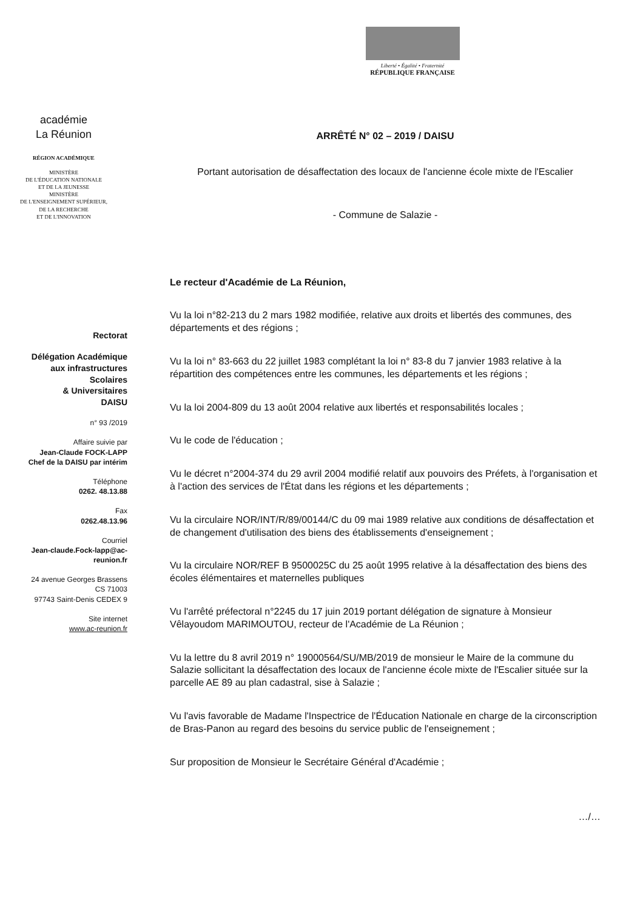Liberté • Égalité • Fraternité
RÉPUBLIQUE FRANÇAISE
académie
La Réunion
RÉGION ACADÉMIQUE
MINISTÈRE
DE L'ÉDUCATION NATIONALE
ET DE LA JEUNESSE
MINISTÈRE
DE L'ENSEIGNEMENT SUPÉRIEUR,
DE LA RECHERCHE
ET DE L'INNOVATION
Rectorat
Délégation Académique
aux infrastructures
Scolaires
& Universitaires
DAISU
n° 93 /2019
Affaire suivie par
Jean-Claude FOCK-LAPP
Chef de la DAISU par intérim
Téléphone
0262. 48.13.88
Fax
0262.48.13.96
Courriel
Jean-claude.Fock-lapp@ac-reunion.fr
24 avenue Georges Brassens
CS 71003
97743 Saint-Denis CEDEX 9
Site internet
www.ac-reunion.fr
ARRÊTÉ N° 02 – 2019 / DAISU
Portant autorisation de désaffectation des locaux de l'ancienne école mixte de l'Escalier
- Commune de Salazie -
Le recteur d'Académie de La Réunion,
Vu la loi n°82-213 du 2 mars 1982 modifiée, relative aux droits et libertés des communes, des départements et des régions ;
Vu la loi n° 83-663 du 22 juillet 1983 complétant la loi n° 83-8 du 7 janvier 1983 relative à la répartition des compétences entre les communes, les départements et les régions ;
Vu la loi 2004-809 du 13 août 2004 relative aux libertés et responsabilités locales ;
Vu le code de l'éducation ;
Vu le décret n°2004-374 du 29 avril 2004 modifié relatif aux pouvoirs des Préfets, à l'organisation et à l'action des services de l'État dans les régions et les départements ;
Vu la circulaire NOR/INT/R/89/00144/C du 09 mai 1989 relative aux conditions de désaffectation et de changement d'utilisation des biens des établissements d'enseignement ;
Vu la circulaire NOR/REF B 9500025C du 25 août 1995 relative à la désaffectation des biens des écoles élémentaires et maternelles publiques
Vu l'arrêté préfectoral n°2245 du 17 juin 2019 portant délégation de signature à Monsieur Vêlayoudom MARIMOUTOU, recteur de l'Académie de La Réunion ;
Vu la lettre du 8 avril 2019 n° 19000564/SU/MB/2019 de monsieur le Maire de la commune du Salazie sollicitant la désaffectation des locaux de l'ancienne école mixte de l'Escalier située sur la parcelle AE 89 au plan cadastral, sise à Salazie ;
Vu l'avis favorable de Madame l'Inspectrice de l'Éducation Nationale en charge de la circonscription de Bras-Panon au regard des besoins du service public de l'enseignement ;
Sur proposition de Monsieur le Secrétaire Général d'Académie ;
…/…